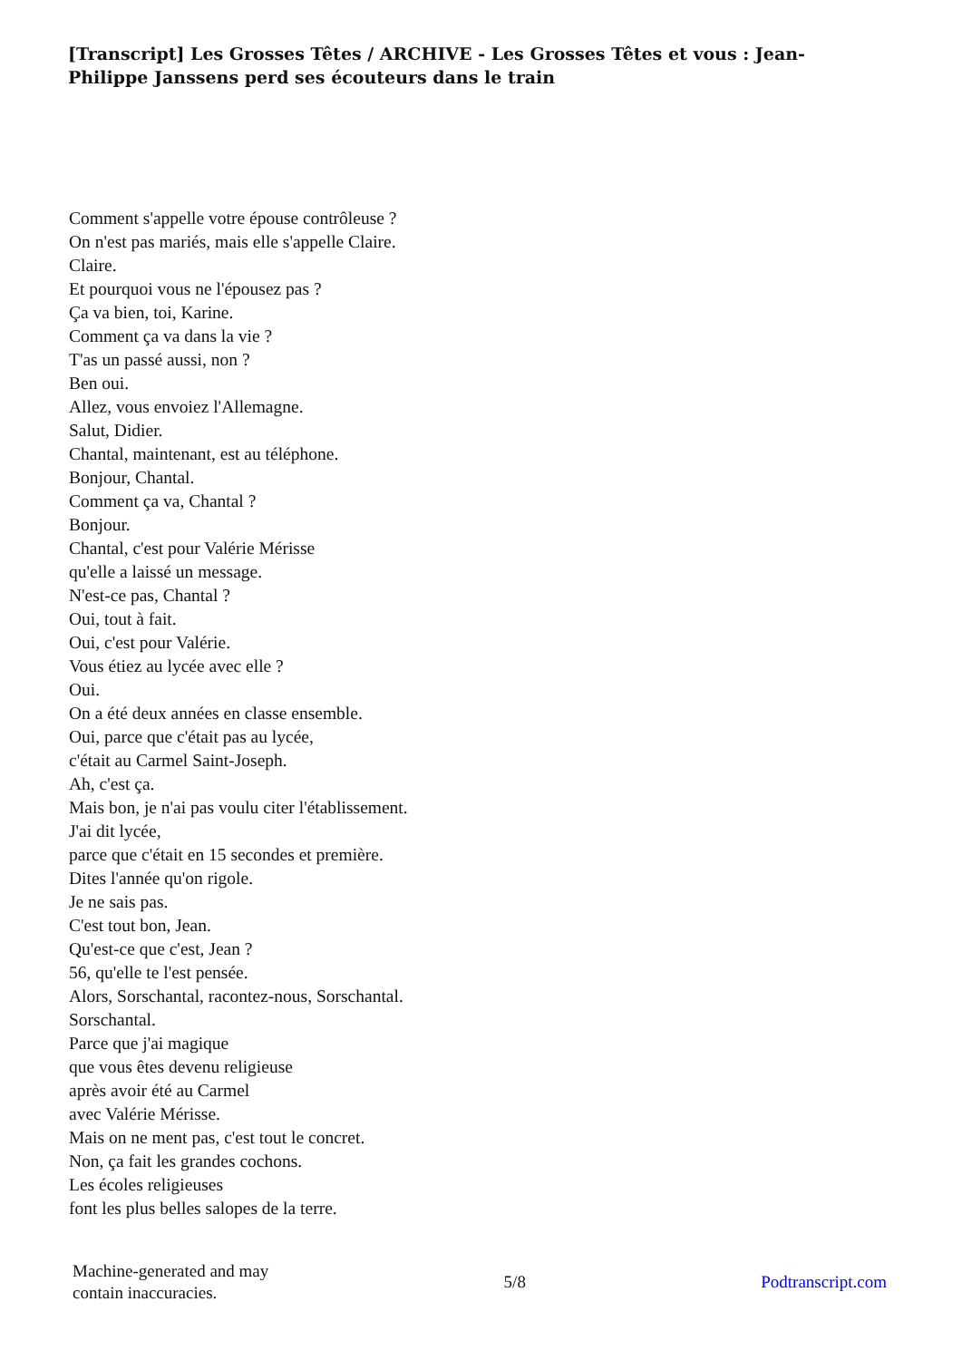[Transcript] Les Grosses Têtes / ARCHIVE - Les Grosses Têtes et vous : Jean-Philippe Janssens perd ses écouteurs dans le train
Comment s'appelle votre épouse contrôleuse ?
On n'est pas mariés, mais elle s'appelle Claire.
Claire.
Et pourquoi vous ne l'épousez pas ?
Ça va bien, toi, Karine.
Comment ça va dans la vie ?
T'as un passé aussi, non ?
Ben oui.
Allez, vous envoiez l'Allemagne.
Salut, Didier.
Chantal, maintenant, est au téléphone.
Bonjour, Chantal.
Comment ça va, Chantal ?
Bonjour.
Chantal, c'est pour Valérie Mérisse
qu'elle a laissé un message.
N'est-ce pas, Chantal ?
Oui, tout à fait.
Oui, c'est pour Valérie.
Vous étiez au lycée avec elle ?
Oui.
On a été deux années en classe ensemble.
Oui, parce que c'était pas au lycée,
c'était au Carmel Saint-Joseph.
Ah, c'est ça.
Mais bon, je n'ai pas voulu citer l'établissement.
J'ai dit lycée,
parce que c'était en 15 secondes et première.
Dites l'année qu'on rigole.
Je ne sais pas.
C'est tout bon, Jean.
Qu'est-ce que c'est, Jean ?
56, qu'elle te l'est pensée.
Alors, Sorschantal, racontez-nous, Sorschantal.
Sorschantal.
Parce que j'ai magique
que vous êtes devenu religieuse
après avoir été au Carmel
avec Valérie Mérisse.
Mais on ne ment pas, c'est tout le concret.
Non, ça fait les grandes cochons.
Les écoles religieuses
font les plus belles salopes de la terre.
Machine-generated and may
contain inaccuracies.
5/8 Podtranscript.com